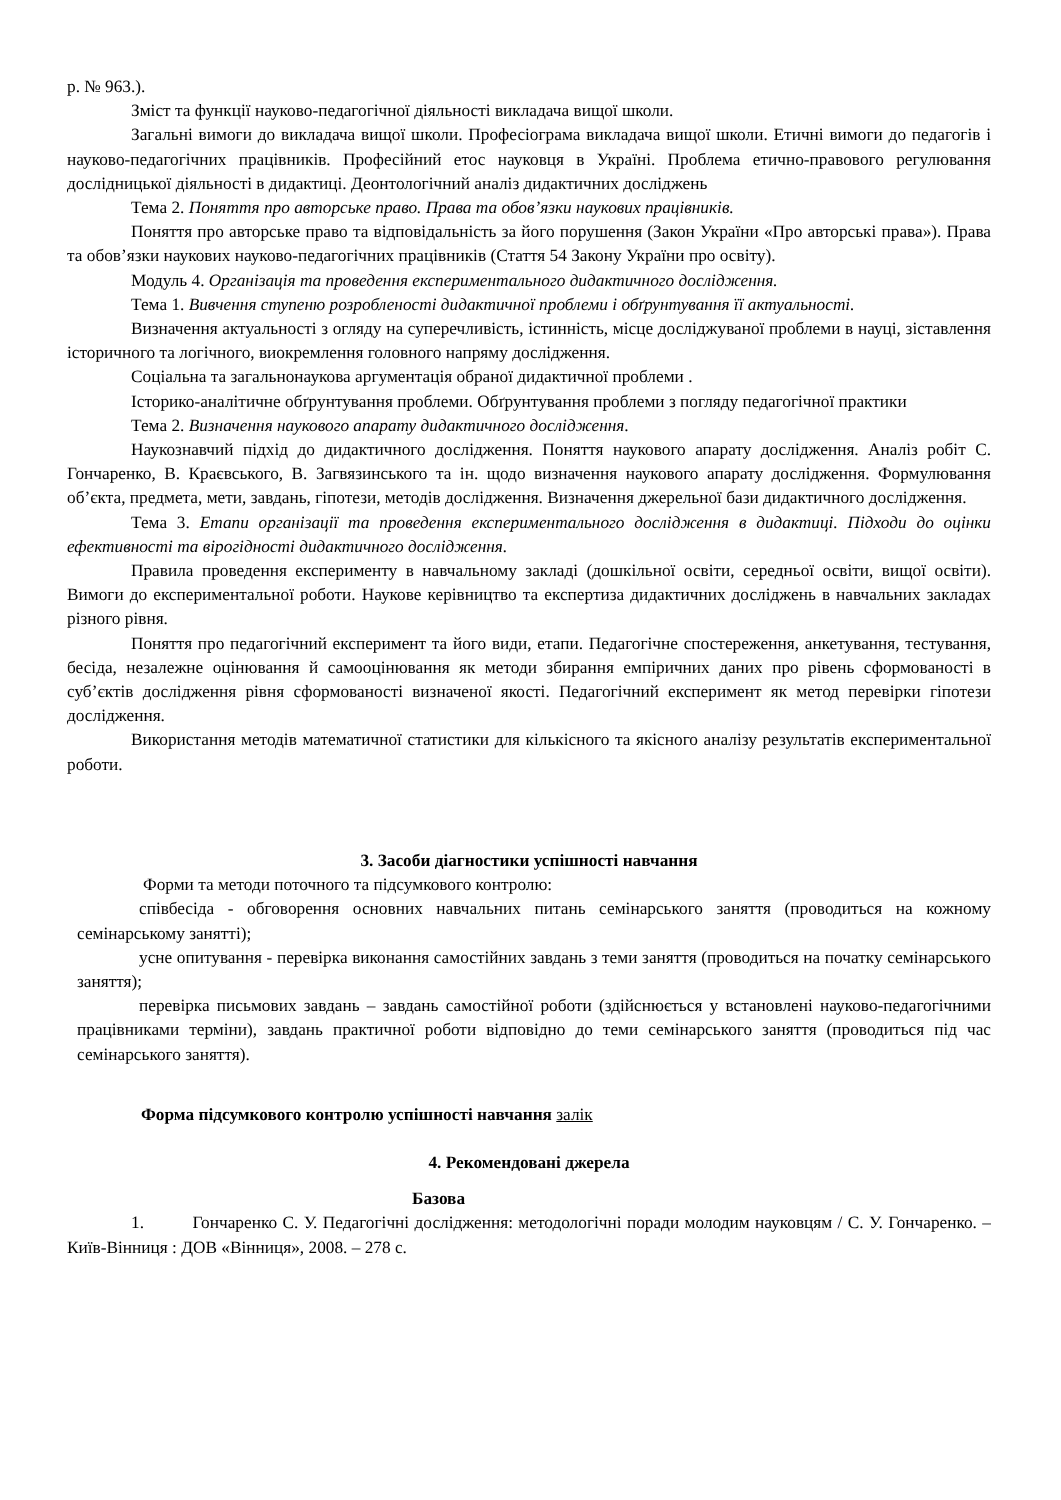р. № 963.).
Зміст та функції науково-педагогічної діяльності викладача вищої школи.
Загальні вимоги до викладача вищої школи. Професіограма викладача вищої школи. Етичні вимоги до педагогів і науково-педагогічних працівників. Професійний етос науковця в Україні. Проблема етично-правового регулювання дослідницької діяльності в дидактиці. Деонтологічний аналіз дидактичних досліджень
Тема 2. Поняття про авторське право. Права та обов’язки наукових працівників.
Поняття про авторське право та відповідальність за його порушення (Закон України «Про авторські права»). Права та обов’язки наукових науково-педагогічних працівників (Стаття 54 Закону України про освіту).
Модуль 4. Організація та проведення експериментального дидактичного дослідження.
Тема 1. Вивчення ступеню розробленості дидактичної проблеми і обґрунтування її актуальності.
Визначення актуальності з огляду на суперечливість, істинність, місце досліджуваної проблеми в науці, зіставлення історичного та логічного, виокремлення головного напряму дослідження.
Соціальна та загальнонаукова аргументація обраної дидактичної проблеми .
Історико-аналітичне обґрунтування проблеми. Обґрунтування проблеми з погляду педагогічної практики
Тема 2. Визначення наукового апарату дидактичного дослідження.
Наукознавчий підхід до дидактичного дослідження. Поняття наукового апарату дослідження. Аналіз робіт С. Гончаренко, В. Краєвського, В. Загвязинського та ін. щодо визначення наукового апарату дослідження. Формулювання об’єкта, предмета, мети, завдань, гіпотези, методів дослідження. Визначення джерельної бази дидактичного дослідження.
Тема 3. Етапи організації та проведення експериментального дослідження в дидактиці. Підходи до оцінки ефективності та вірогідності дидактичного дослідження.
Правила проведення експерименту в навчальному закладі (дошкільної освіти, середньої освіти, вищої освіти). Вимоги до експериментальної роботи. Наукове керівництво та експертиза дидактичних досліджень в навчальних закладах різного рівня.
Поняття про педагогічний експеримент та його види, етапи. Педагогічне спостереження, анкетування, тестування, бесіда, незалежне оцінювання й самооцінювання як методи збирання емпіричних даних про рівень сформованості в суб’єктів дослідження рівня сформованості визначеної якості. Педагогічний експеримент як метод перевірки гіпотези дослідження.
Використання методів математичної статистики для кількісного та якісного аналізу результатів експериментальної роботи.
3. Засоби діагностики успішності навчання
Форми та методи поточного та підсумкового контролю:
співбесіда - обговорення основних навчальних питань семінарського заняття (проводиться на кожному семінарському занятті);
усне опитування - перевірка виконання самостійних завдань з теми заняття (проводиться на початку семінарського заняття);
перевірка письмових завдань – завдань самостійної роботи (здійснюється у встановлені науково-педагогічними працівниками терміни), завдань практичної роботи відповідно до теми семінарського заняття (проводиться під час семінарського заняття).
Форма підсумкового контролю успішності навчання залік
4. Рекомендовані джерела
Базова
1. Гончаренко С. У. Педагогічні дослідження: методологічні поради молодим науковцям / С. У. Гончаренко. – Київ-Вінниця : ДОВ «Вінниця», 2008. – 278 с.